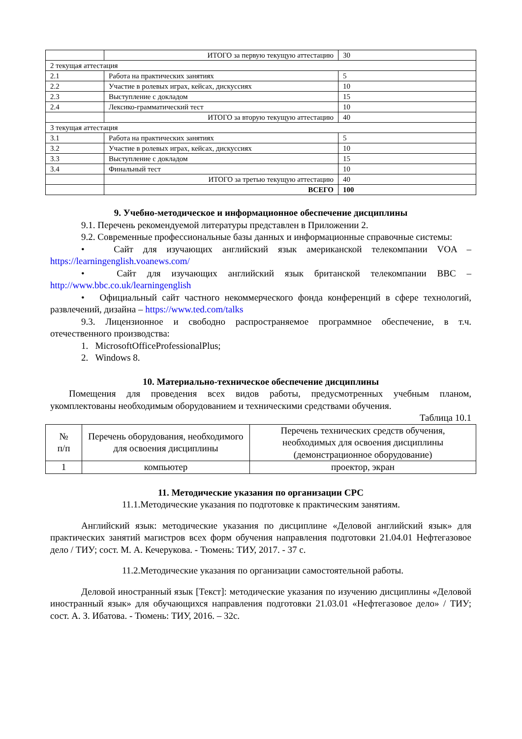| | ИТОГО за первую текущую аттестацию | 30 |
| 2 текущая аттестация | | |
| 2.1 | Работа на практических занятиях | 5 |
| 2.2 | Участие в ролевых играх, кейсах, дискуссиях | 10 |
| 2.3 | Выступление с докладом | 15 |
| 2.4 | Лексико-грамматический тест | 10 |
| | ИТОГО за вторую текущую аттестацию | 40 |
| 3 текущая аттестация | | |
| 3.1 | Работа на практических занятиях | 5 |
| 3.2 | Участие в ролевых играх, кейсах, дискуссиях | 10 |
| 3.3 | Выступление с докладом | 15 |
| 3.4 | Финальный тест | 10 |
| | ИТОГО за третью текущую аттестацию | 40 |
| | ВСЕГО | 100 |
9. Учебно-методическое и информационное обеспечение дисциплины
9.1. Перечень рекомендуемой литературы представлен в Приложении 2.
9.2. Современные профессиональные базы данных и информационные справочные системы:
• Сайт для изучающих английский язык американской телекомпании VOA – https://learningenglish.voanews.com/
• Сайт для изучающих английский язык британской телекомпании BBC – http://www.bbc.co.uk/learningenglish
• Официальный сайт частного некоммерческого фонда конференций в сфере технологий, развлечений, дизайна – https://www.ted.com/talks
9.3. Лицензионное и свободно распространяемое программное обеспечение, в т.ч. отечественного производства:
1. MicrosoftOfficeProfessionalPlus;
2. Windows 8.
10. Материально-техническое обеспечение дисциплины
Помещения для проведения всех видов работы, предусмотренных учебным планом, укомплектованы необходимым оборудованием и техническими средствами обучения.
Таблица 10.1
| № п/п | Перечень оборудования, необходимого для освоения дисциплины | Перечень технических средств обучения, необходимых для освоения дисциплины (демонстрационное оборудование) |
| --- | --- | --- |
| 1 | компьютер | проектор, экран |
11. Методические указания по организации СРС
11.1.Методические указания по подготовке к практическим занятиям.
Английский язык: методические указания по дисциплине «Деловой английский язык» для практических занятий магистров всех форм обучения направления подготовки 21.04.01 Нефтегазовое дело / ТИУ; сост. М. А. Кечерукова. - Тюмень: ТИУ, 2017. - 37 с.
11.2.Методические указания по организации самостоятельной работы.
Деловой иностранный язык [Текст]: методические указания по изучению дисциплины «Деловой иностранный язык» для обучающихся направления подготовки 21.03.01 «Нефтегазовое дело» / ТИУ; сост. А. З. Ибатова. - Тюмень: ТИУ, 2016. – 32с.